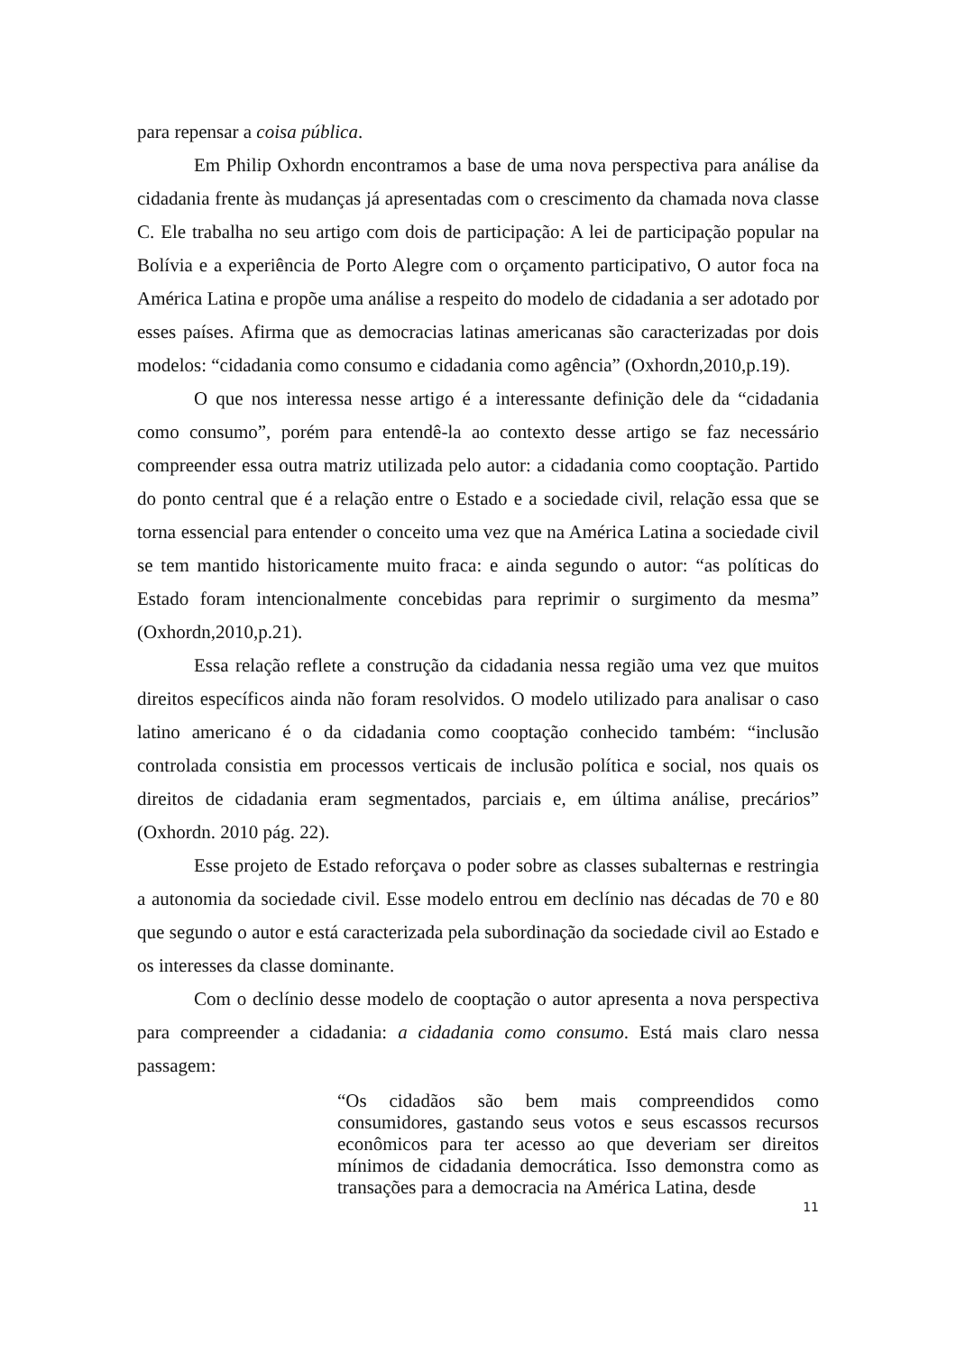para repensar a coisa pública.
Em Philip Oxhordn encontramos a base de uma nova perspectiva para análise da cidadania frente às mudanças já apresentadas com o crescimento da chamada nova classe C. Ele trabalha no seu artigo com dois de participação: A lei de participação popular na Bolívia e a experiência de Porto Alegre com o orçamento participativo, O autor foca na América Latina e propõe uma análise a respeito do modelo de cidadania a ser adotado por esses países. Afirma que as democracias latinas americanas são caracterizadas por dois modelos: “cidadania como consumo e cidadania como agência” (Oxhordn,2010,p.19).
O que nos interessa nesse artigo é a interessante definição dele da “cidadania como consumo”, porém para entendê-la ao contexto desse artigo se faz necessário compreender essa outra matriz utilizada pelo autor: a cidadania como cooptação. Partido do ponto central que é a relação entre o Estado e a sociedade civil, relação essa que se torna essencial para entender o conceito uma vez que na América Latina a sociedade civil se tem mantido historicamente muito fraca: e ainda segundo o autor: “as políticas do Estado foram intencionalmente concebidas para reprimir o surgimento da mesma” (Oxhordn,2010,p.21).
Essa relação reflete a construção da cidadania nessa região uma vez que muitos direitos específicos ainda não foram resolvidos. O modelo utilizado para analisar o caso latino americano é o da cidadania como cooptação conhecido também: “inclusão controlada consistia em processos verticais de inclusão política e social, nos quais os direitos de cidadania eram segmentados, parciais e, em última análise, precários” (Oxhordn. 2010 pág. 22).
Esse projeto de Estado reforçava o poder sobre as classes subalternas e restringia a autonomia da sociedade civil. Esse modelo entrou em declínio nas décadas de 70 e 80 que segundo o autor e está caracterizada pela subordinação da sociedade civil ao Estado e os interesses da classe dominante.
Com o declínio desse modelo de cooptação o autor apresenta a nova perspectiva para compreender a cidadania: a cidadania como consumo. Está mais claro nessa passagem:
“Os cidadãos são bem mais compreendidos como consumidores, gastando seus votos e seus escassos recursos econômicos para ter acesso ao que deveriam ser direitos mínimos de cidadania democrática. Isso demonstra como as transações para a democracia na América Latina, desde
11